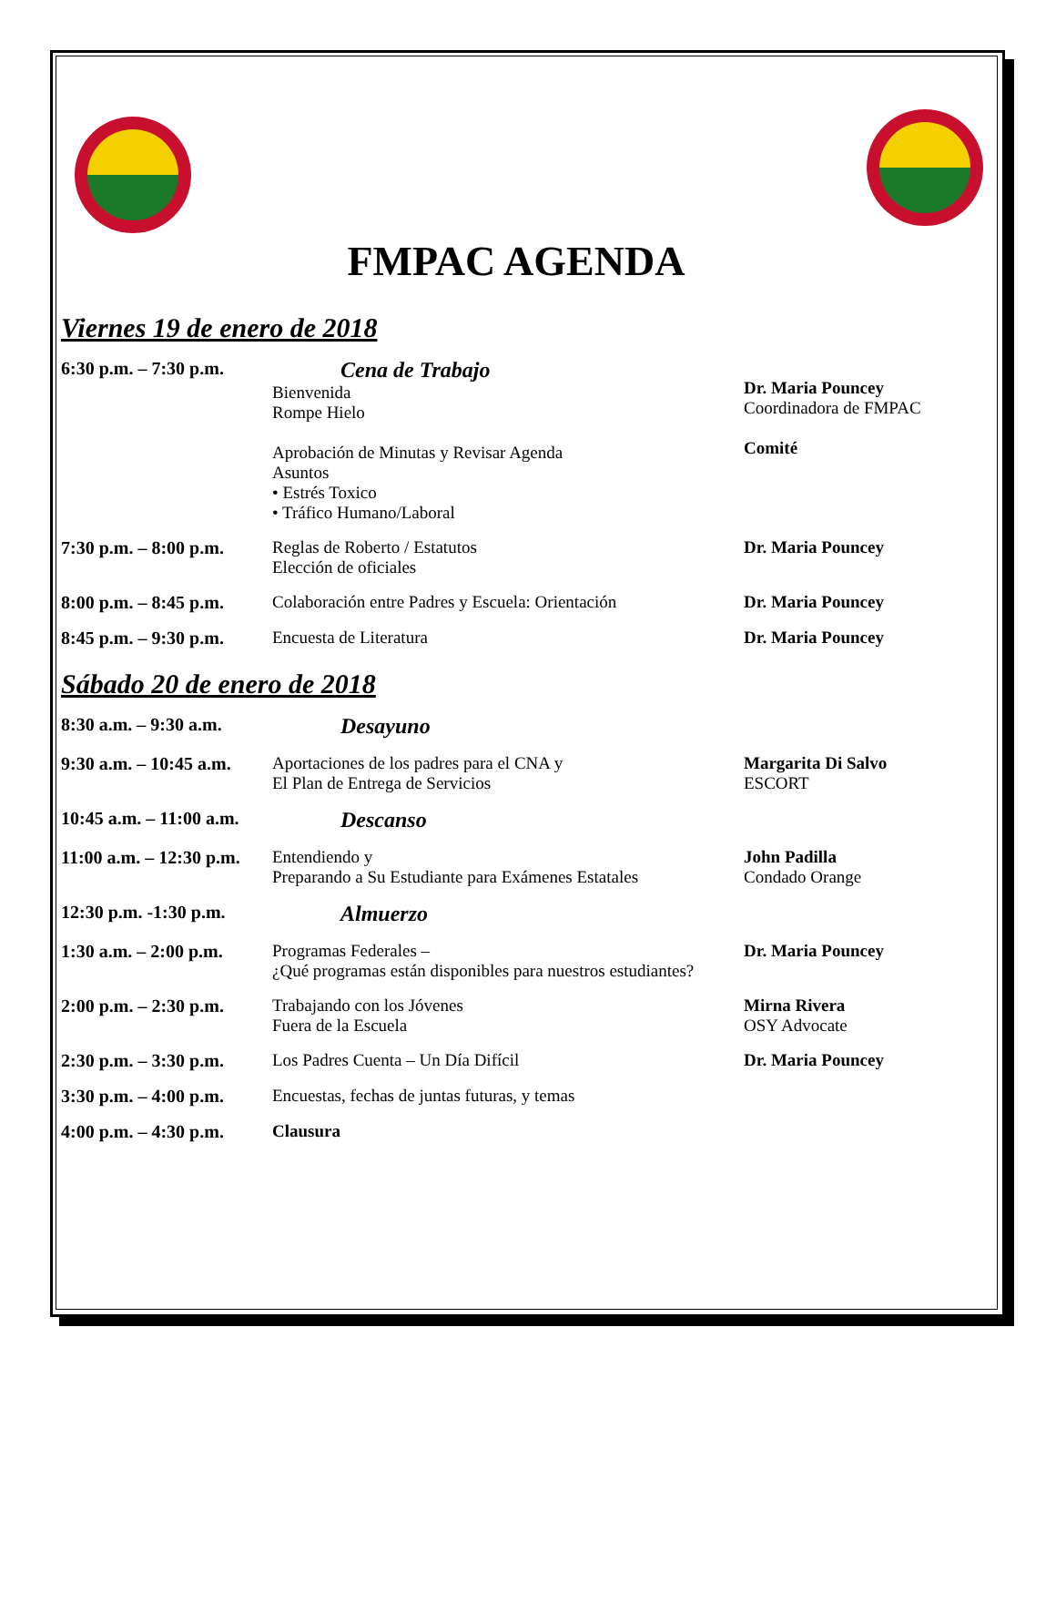FMPAC AGENDA
Viernes 19 de enero de 2018
| 6:30 p.m. – 7:30 p.m. | Cena de Trabajo Bienvenida Rompe Hielo Aprobación de Minutas y Revisar Agenda Asuntos • Estrés Toxico • Tráfico Humano/Laboral | Dr. Maria Pouncey Coordinadora de FMPAC Comité |
| 7:30 p.m. – 8:00 p.m. | Reglas de Roberto / Estatutos Elección de oficiales | Dr. Maria Pouncey |
| 8:00 p.m. – 8:45 p.m. | Colaboración entre Padres y Escuela: Orientación | Dr. Maria Pouncey |
| 8:45 p.m. – 9:30 p.m. | Encuesta de Literatura | Dr. Maria Pouncey |
Sábado 20 de enero de 2018
| 8:30 a.m. – 9:30 a.m. | Desayuno | |
| 9:30 a.m. – 10:45 a.m. | Aportaciones de los padres para el CNA y El Plan de Entrega de Servicios | Margarita Di Salvo ESCORT |
| 10:45 a.m. – 11:00 a.m. | Descanso | |
| 11:00 a.m. – 12:30 p.m. | Entendiendo y Preparando a Su Estudiante para Exámenes Estatales | John Padilla Condado Orange |
| 12:30 p.m. -1:30 p.m. | Almuerzo | |
| 1:30 a.m. – 2:00 p.m. | Programas Federales – ¿Qué programas están disponibles para nuestros estudiantes? | Dr. Maria Pouncey |
| 2:00 p.m. – 2:30 p.m. | Trabajando con los Jóvenes Fuera de la Escuela | Mirna Rivera OSY Advocate |
| 2:30 p.m. – 3:30 p.m. | Los Padres Cuenta – Un Día Difícil | Dr. Maria Pouncey |
| 3:30 p.m. – 4:00 p.m. | Encuestas, fechas de juntas futuras, y temas | |
| 4:00 p.m. – 4:30 p.m. | Clausura | |